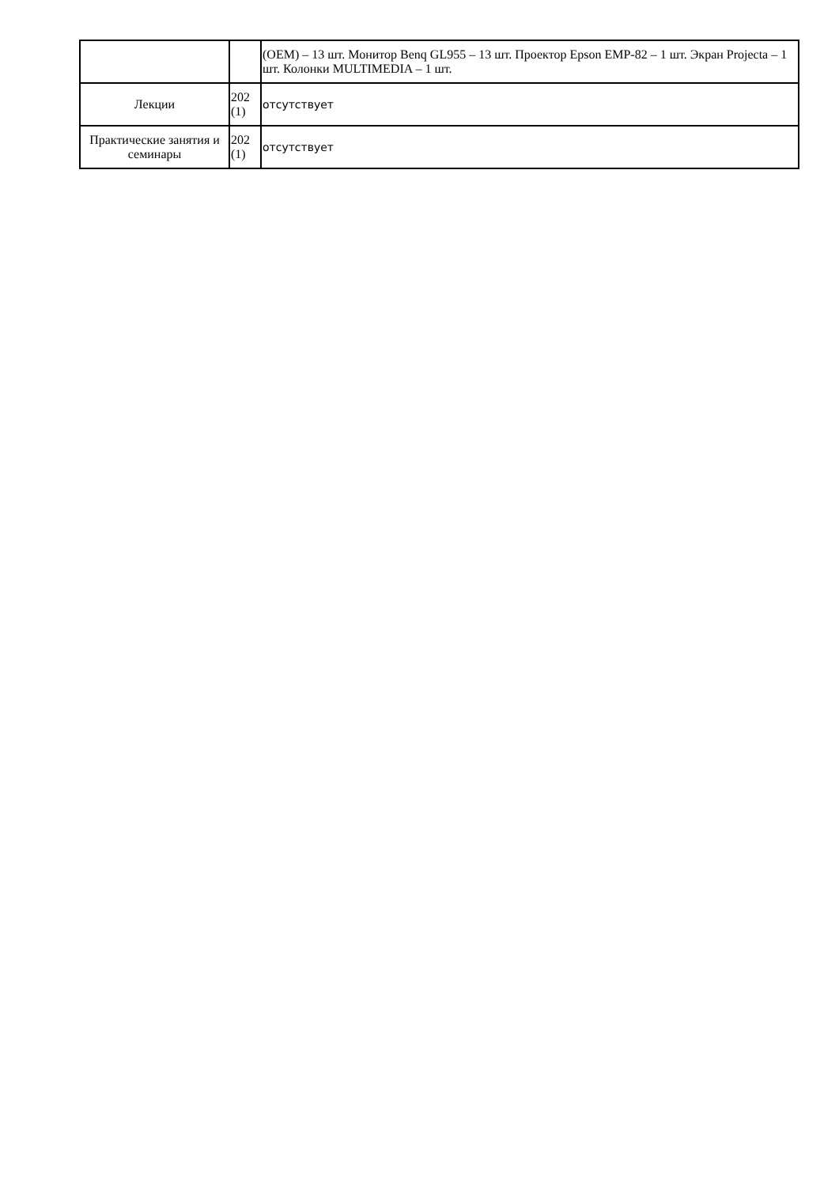| | | (OEM) – 13 шт. Монитор Benq GL955 – 13 шт. Проектор Epson EMP-82 – 1 шт. Экран Projecta – 1 шт. Колонки MULTIMEDIA – 1 шт. |
| Лекции | 202 (1) | отсутствует |
| Практические занятия и семинары | 202 (1) | отсутствует |